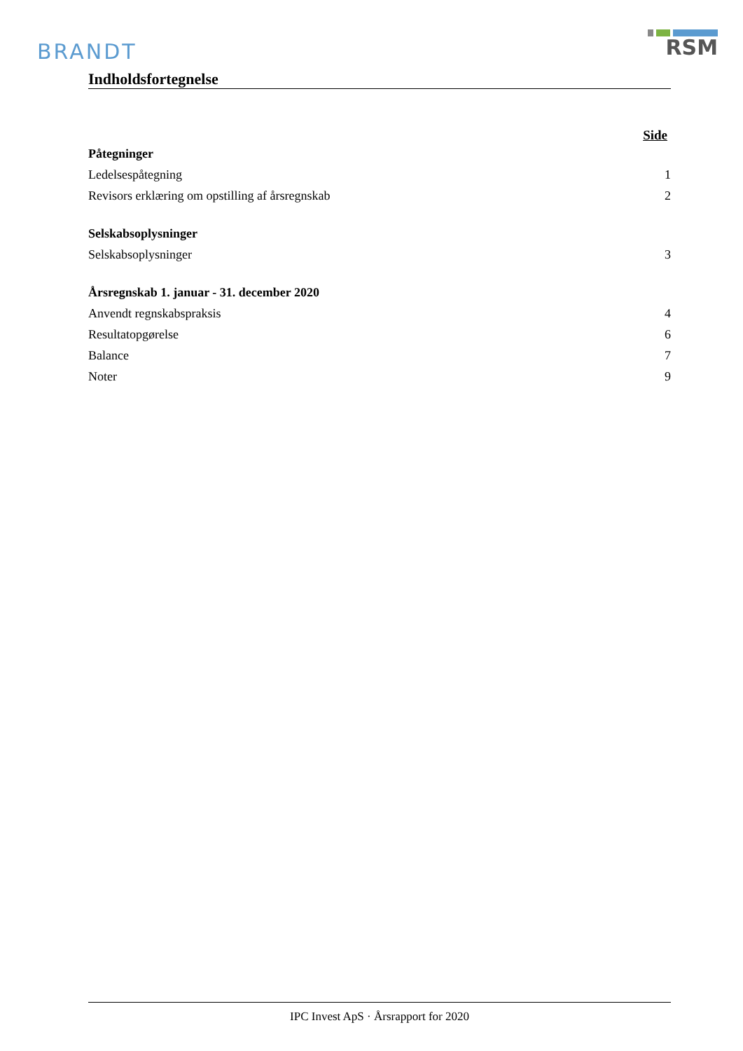BRANDT
RSM
Indholdsfortegnelse
Side
Påtegninger
Ledelsespåtegning 1
Revisors erklæring om opstilling af årsregnskab 2
Selskabsoplysninger
Selskabsoplysninger 3
Årsregnskab 1. januar - 31. december 2020
Anvendt regnskabspraksis 4
Resultatopgørelse 6
Balance 7
Noter 9
IPC Invest ApS · Årsrapport for 2020